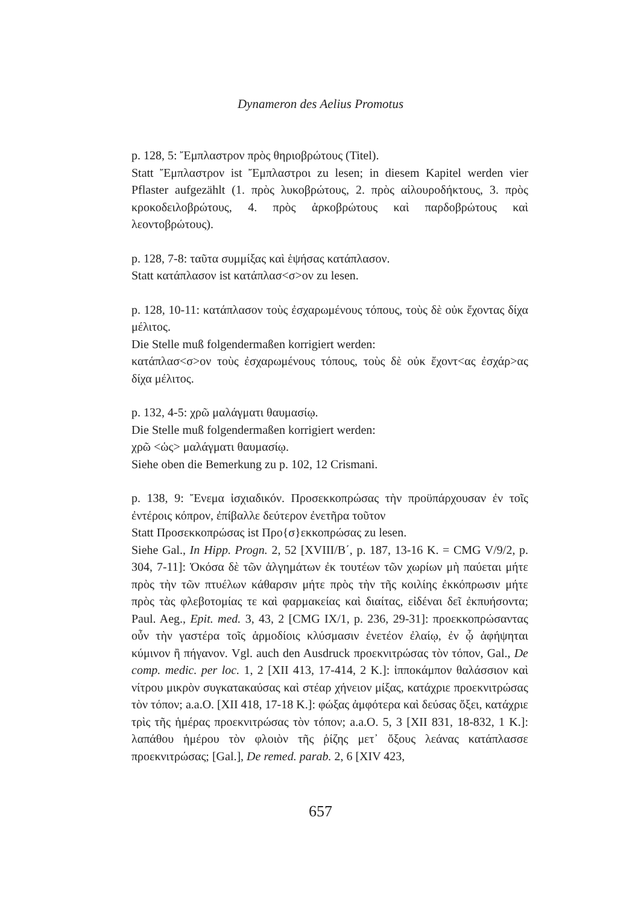Dynameron des Aelius Promotus
p. 128, 5: Ἔμπλαστρον πρὸς θηριοβρώτους (Titel).
Statt Ἔμπλαστρον ist Ἔμπλαστροι zu lesen; in diesem Kapitel werden vier Pflaster aufgezählt (1. πρὸς λυκοβρώτους, 2. πρὸς αἰλουροδήκτους, 3. πρὸς κροκοδειλοβρώτους, 4. πρὸς ἀρκοβρώτους καὶ παρδοβρώτους καὶ λεοντοβρώτους).
p. 128, 7-8: ταῦτα συμμίξας καὶ ἑψήσας κατάπλασον.
Statt κατάπλασον ist κατάπλασ<σ>ον zu lesen.
p. 128, 10-11: κατάπλασον τοὺς ἐσχαρωμένους τόπους, τοὺς δὲ οὐκ ἔχοντας δίχα μέλιτος.
Die Stelle muß folgendermaßen korrigiert werden:
κατάπλασ<σ>ον τοὺς ἐσχαρωμένους τόπους, τοὺς δὲ οὐκ ἔχοντ<ας ἐσχάρ>ας δίχα μέλιτος.
p. 132, 4-5: χρῶ μαλάγματι θαυμασίῳ.
Die Stelle muß folgendermaßen korrigiert werden:
χρῶ <ὡς> μαλάγματι θαυμασίῳ.
Siehe oben die Bemerkung zu p. 102, 12 Crismani.
p. 138, 9: Ἔνεμα ἰσχιαδικόν. Προσεκκοπρώσας τὴν προϋπάρχουσαν ἐν τοῖς ἐντέροις κόπρον, ἐπίβαλλε δεύτερον ἐνετῆρα τοῦτον
Statt Προσεκκοπρώσας ist Προ{σ}εκκοπρώσας zu lesen.
Siehe Gal., In Hipp. Progn. 2, 52 [XVIII/B΄, p. 187, 13-16 K. = CMG V/9/2, p. 304, 7-11]: Ὁκόσα δὲ τῶν ἀλγημάτων ἐκ τουτέων τῶν χωρίων μὴ παύεται μήτε πρὸς τὴν τῶν πτυέλων κάθαρσιν μήτε πρὸς τὴν τῆς κοιλίης ἐκκόπρωσιν μήτε πρὸς τὰς φλεβοτομίας τε καὶ φαρμακείας καὶ διαίτας, εἰδέναι δεῖ ἐκπυήσοντα; Paul. Aeg., Epit. med. 3, 43, 2 [CMG IX/1, p. 236, 29-31]: προεκκοπρώσαντας οὖν τὴν γαστέρα τοῖς ἁρμοδίοις κλύσμασιν ἐνετέον ἐλαίῳ, ἐν ᾧ ἀφήψηται κύμινον ἢ πήγανον. Vgl. auch den Ausdruck προεκνιτρώσας τὸν τόπον, Gal., De comp. medic. per loc. 1, 2 [XII 413, 17-414, 2 K.]: ἱπποκάμπον θαλάσσιον καὶ νίτρου μικρὸν συγκατακαύσας καὶ στέαρ χήνειον μίξας, κατάχριε προεκνιτρώσας τὸν τόπον; a.a.O. [XII 418, 17-18 K.]: φώξας ἀμφότερα καὶ δεύσας ὄξει, κατάχριε τρὶς τῆς ἡμέρας προεκνιτρώσας τὸν τόπον; a.a.O. 5, 3 [XII 831, 18-832, 1 K.]: λαπάθου ἡμέρου τὸν φλοιὸν τῆς ῥίζης μετ᾽ ὄξους λεάνας κατάπλασσε προεκνιτρώσας; [Gal.], De remed. parab. 2, 6 [XIV 423,
657